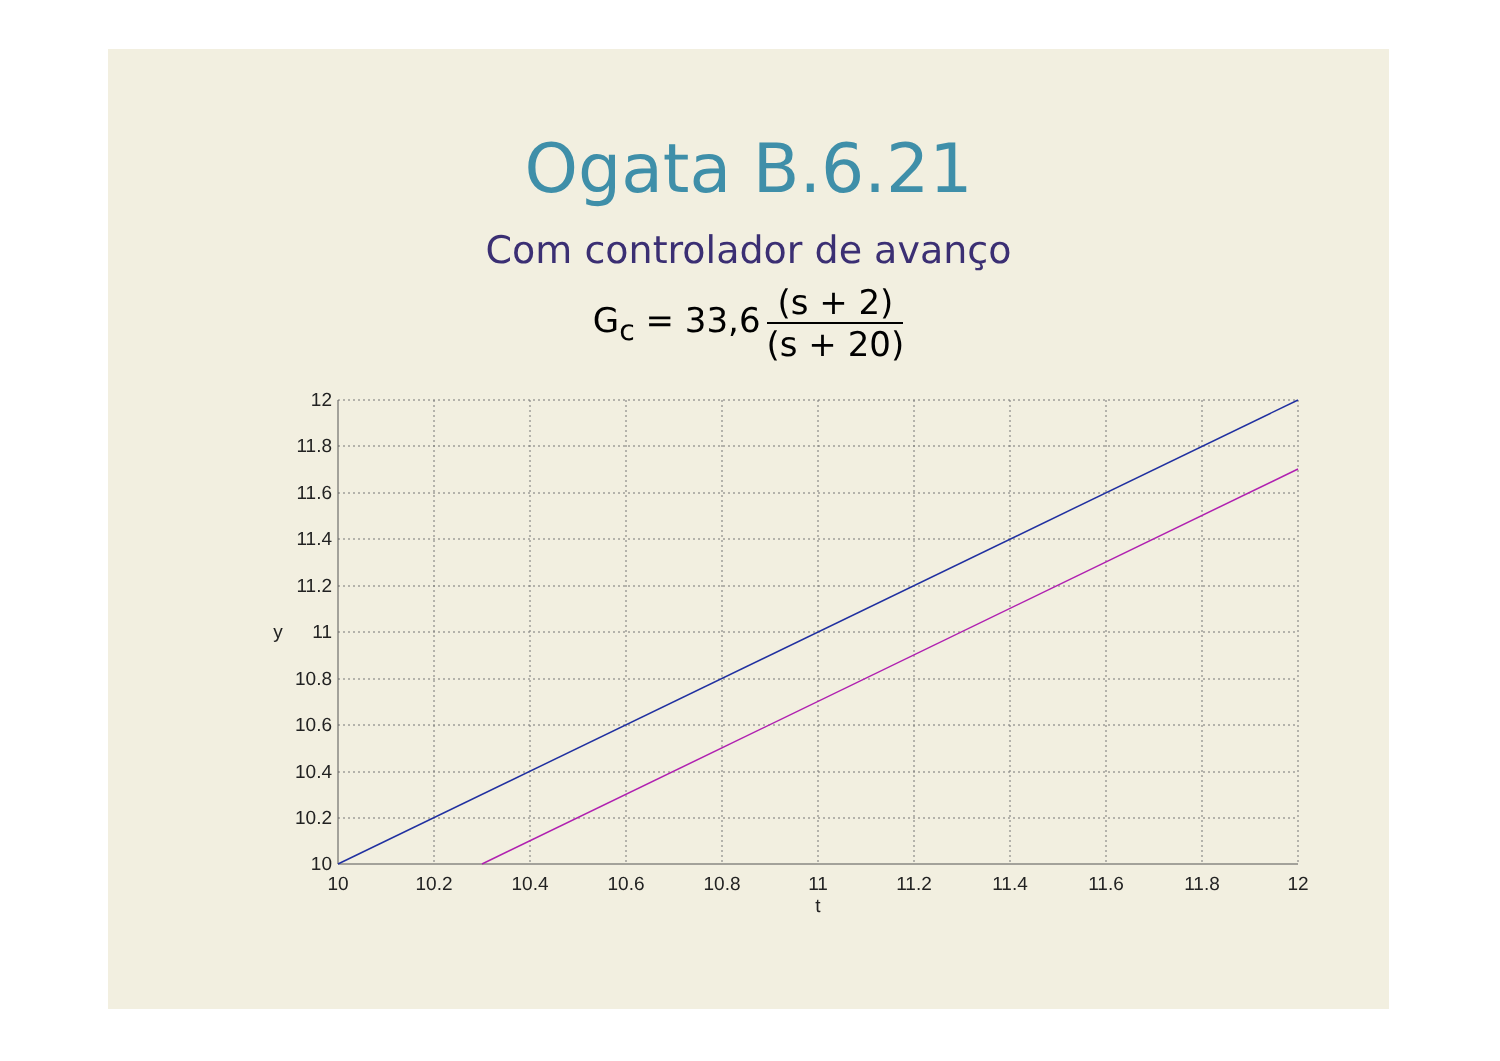Ogata B.6.21
Com controlador de avanço
G<sub>c</sub> = 33,6 (s + 2) (s + 20)
12
11.8
11.6
11.4
11.2
11
10.8
10.6
10.4
10.2
10
10
10.2
10.4
10.6
10.8
11
11.2
11.4
11.6
11.8
12
t
y